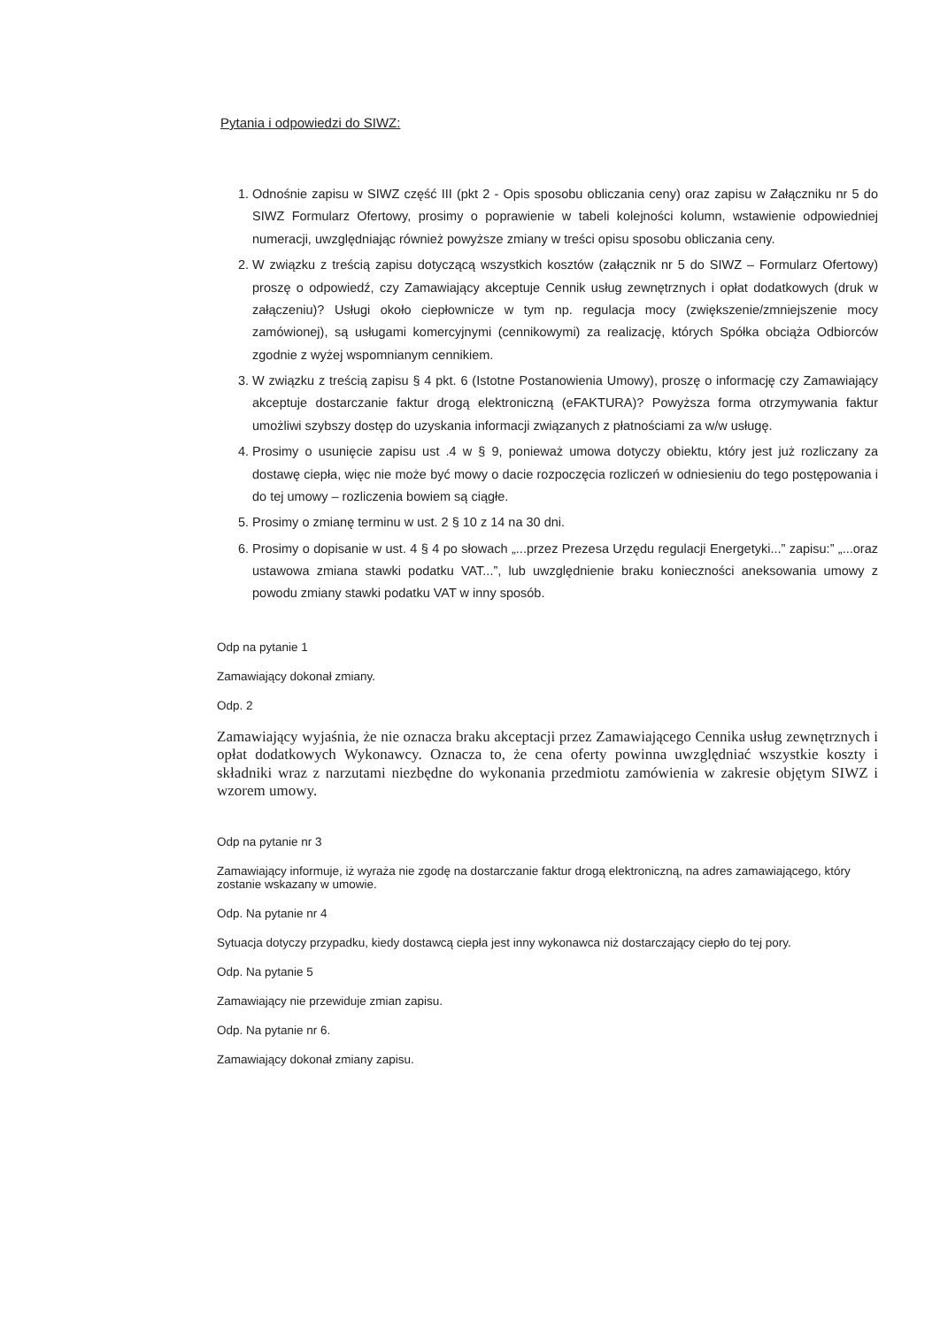Pytania i odpowiedzi do SIWZ:
1. Odnośnie zapisu w SIWZ część III (pkt 2 - Opis sposobu obliczania ceny) oraz zapisu w Załączniku nr 5 do SIWZ Formularz Ofertowy, prosimy o poprawienie w tabeli kolejności kolumn, wstawienie odpowiedniej numeracji, uwzględniając również powyższe zmiany w treści opisu sposobu obliczania ceny.
2. W związku z treścią zapisu dotyczącą wszystkich kosztów (załącznik nr 5 do SIWZ – Formularz Ofertowy) proszę o odpowiedź, czy Zamawiający akceptuje Cennik usług zewnętrznych i opłat dodatkowych (druk w załączeniu)? Usługi około ciepłownicze w tym np. regulacja mocy (zwiększenie/zmniejszenie mocy zamówionej), są usługami komercyjnymi (cennikowymi) za realizację, których Spółka obciąża Odbiorców zgodnie z wyżej wspomnianym cennikiem.
3. W związku z treścią zapisu § 4 pkt. 6 (Istotne Postanowienia Umowy), proszę o informację czy Zamawiający akceptuje dostarczanie faktur drogą elektroniczną (eFAKTURA)? Powyższa forma otrzymywania faktur umożliwi szybszy dostęp do uzyskania informacji związanych z płatnościami za w/w usługę.
4. Prosimy o usunięcie zapisu ust .4 w § 9, ponieważ umowa dotyczy obiektu, który jest już rozliczany za dostawę ciepła, więc nie może być mowy o dacie rozpoczęcia rozliczeń w odniesieniu do tego postępowania i do tej umowy – rozliczenia bowiem są ciągłe.
5. Prosimy o zmianę terminu w ust. 2 § 10 z 14 na 30 dni.
6. Prosimy o dopisanie w ust. 4 § 4 po słowach „...przez Prezesa Urzędu regulacji Energetyki...” zapisu:” „...oraz ustawowa zmiana stawki podatku VAT...”, lub uwzględnienie braku konieczności aneksowania umowy z powodu zmiany stawki podatku VAT w inny sposób.
Odp na pytanie 1
Zamawiający dokonał zmiany.
Odp. 2
Zamawiający wyjaśnia, że nie oznacza braku akceptacji przez Zamawiającego Cennika usług zewnętrznych i opłat dodatkowych Wykonawcy. Oznacza to, że cena oferty powinna uwzględniać wszystkie koszty i składniki wraz z narzutami niezbędne do wykonania przedmiotu zamówienia w zakresie objętym SIWZ i wzorem umowy.
Odp na pytanie nr 3
Zamawiający informuje, iż wyraża nie zgodę na dostarczanie faktur drogą elektroniczną, na adres zamawiającego, który zostanie wskazany w umowie.
Odp. Na pytanie nr 4
Sytuacja dotyczy przypadku, kiedy dostawcą ciepła jest inny wykonawca niż dostarczający ciepło do tej pory.
Odp. Na pytanie 5
Zamawiający nie przewiduje zmian zapisu.
Odp. Na pytanie nr 6.
Zamawiający dokonał zmiany zapisu.